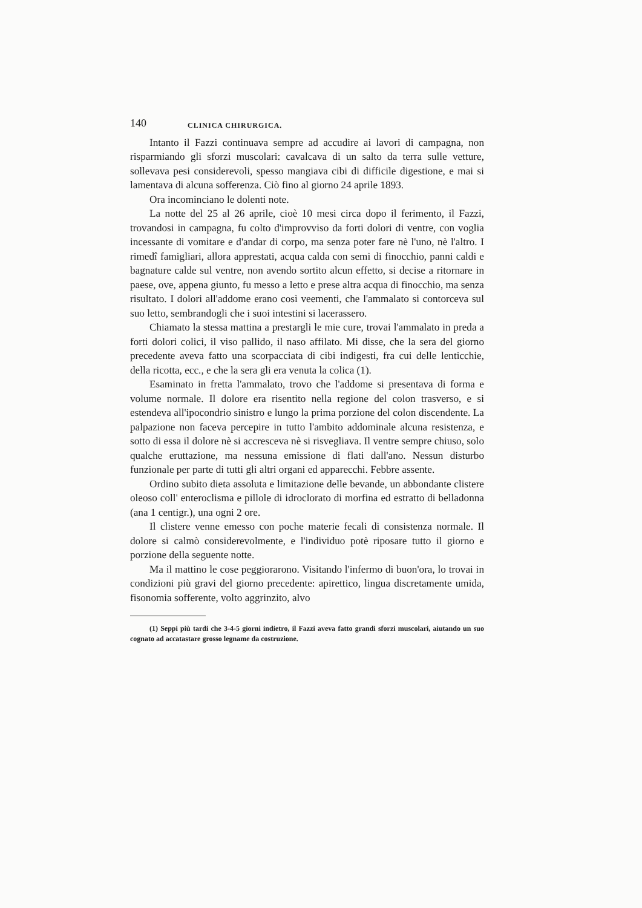140 CLINICA CHIRURGICA.
Intanto il Fazzi continuava sempre ad accudire ai lavori di campagna, non risparmiando gli sforzi muscolari: cavalcava di un salto da terra sulle vetture, sollevava pesi considerevoli, spesso mangiava cibi di difficile digestione, e mai si lamentava di alcuna sofferenza. Ciò fino al giorno 24 aprile 1893.
Ora incominciano le dolenti note.
La notte del 25 al 26 aprile, cioè 10 mesi circa dopo il ferimento, il Fazzi, trovandosi in campagna, fu colto d'improvviso da forti dolori di ventre, con voglia incessante di vomitare e d'andar di corpo, ma senza poter fare nè l'uno, nè l'altro. I rimedî famigliari, allora apprestati, acqua calda con semi di finocchio, panni caldi e bagnature calde sul ventre, non avendo sortito alcun effetto, si decise a ritornare in paese, ove, appena giunto, fu messo a letto e prese altra acqua di finocchio, ma senza risultato. I dolori all'addome erano così veementi, che l'ammalato si contorceva sul suo letto, sembrandogli che i suoi intestini si lacerassero.
Chiamato la stessa mattina a prestargli le mie cure, trovai l'ammalato in preda a forti dolori colici, il viso pallido, il naso affilato. Mi disse, che la sera del giorno precedente aveva fatto una scorpacciata di cibi indigesti, fra cui delle lenticchie, della ricotta, ecc., e che la sera gli era venuta la colica (1).
Esaminato in fretta l'ammalato, trovo che l'addome si presentava di forma e volume normale. Il dolore era risentito nella regione del colon trasverso, e si estendeva all'ipocondrio sinistro e lungo la prima porzione del colon discendente. La palpazione non faceva percepire in tutto l'ambito addominale alcuna resistenza, e sotto di essa il dolore nè si accresceva nè si risvegliava. Il ventre sempre chiuso, solo qualche eruttazione, ma nessuna emissione di flati dall'ano. Nessun disturbo funzionale per parte di tutti gli altri organi ed apparecchi. Febbre assente.
Ordino subito dieta assoluta e limitazione delle bevande, un abbondante clistere oleoso coll' enteroclisma e pillole di idroclorato di morfina ed estratto di belladonna (ana 1 centigr.), una ogni 2 ore.
Il clistere venne emesso con poche materie fecali di consistenza normale. Il dolore si calmò considerevolmente, e l'individuo potè riposare tutto il giorno e porzione della seguente notte.
Ma il mattino le cose peggiorarono. Visitando l'infermo di buon'ora, lo trovai in condizioni più gravi del giorno precedente: apirettico, lingua discretamente umida, fisonomia sofferente, volto aggrinzito, alvo
(1) Seppi più tardi che 3-4-5 giorni indietro, il Fazzi aveva fatto grandi sforzi muscolari, aiutando un suo cognato ad accatastare grosso legname da costruzione.